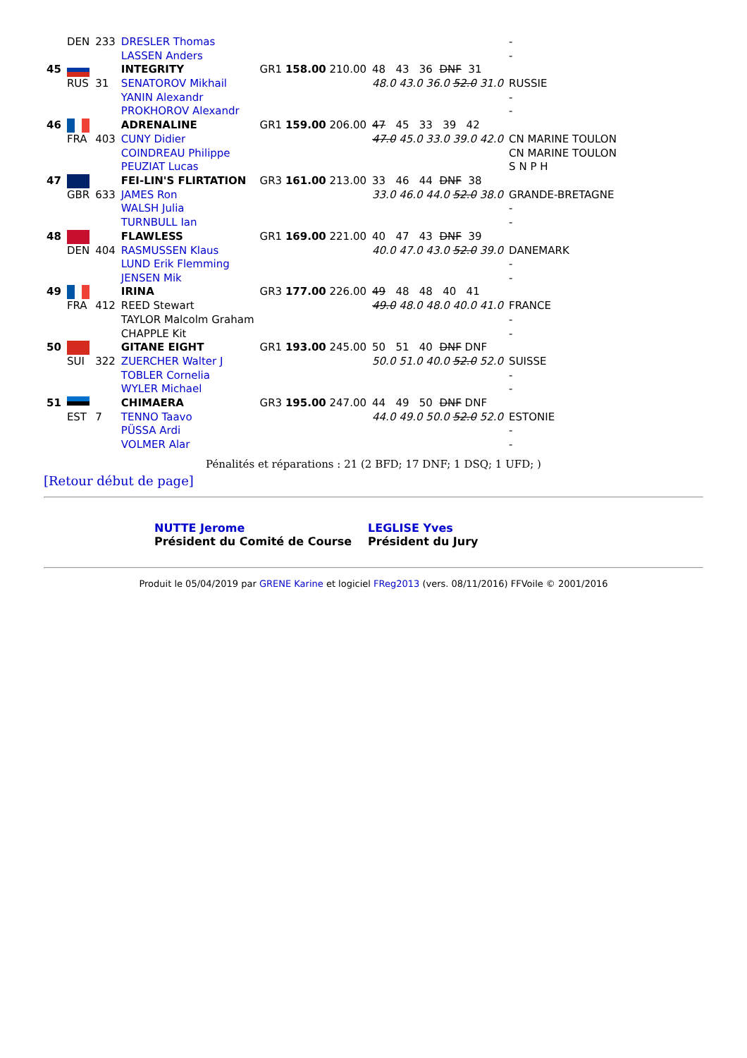| | DEN | 233 | DRESLER Thomas | | | - |
| | | | LASSEN Anders | | | - |
| 45 | | | INTEGRITY | GR1 158.00 210.00 | 48 43 36 DNF 31 | |
| | RUS | 31 | SENATOROV Mikhail | | 48.0 43.0 36.0 52.0 31.0 | RUSSIE |
| | | | YANIN Alexandr | | | - |
| | | | PROKHOROV Alexandr | | | - |
| 46 | | | ADRENALINE | GR1 159.00 206.00 | 47 45 33 39 42 | |
| | FRA | 403 | CUNY Didier | | 47.0 45.0 33.0 39.0 42.0 | CN MARINE TOULON |
| | | | COINDREAU Philippe | | | CN MARINE TOULON |
| | | | PEUZIAT Lucas | | | S N P H |
| 47 | | | FEI-LIN'S FLIRTATION | GR3 161.00 213.00 | 33 46 44 DNF 38 | |
| | GBR | 633 | JAMES Ron | | 33.0 46.0 44.0 52.0 38.0 | GRANDE-BRETAGNE |
| | | | WALSH Julia | | | - |
| | | | TURNBULL Ian | | | - |
| 48 | | | FLAWLESS | GR1 169.00 221.00 | 40 47 43 DNF 39 | |
| | DEN | 404 | RASMUSSEN Klaus | | 40.0 47.0 43.0 52.0 39.0 | DANEMARK |
| | | | LUND Erik Flemming | | | - |
| | | | JENSEN Mik | | | - |
| 49 | | | IRINA | GR3 177.00 226.00 | 49 48 48 40 41 | |
| | FRA | 412 | REED Stewart | | 49.0 48.0 48.0 40.0 41.0 | FRANCE |
| | | | TAYLOR Malcolm Graham | | | - |
| | | | CHAPPLE Kit | | | - |
| 50 | | | GITANE EIGHT | GR1 193.00 245.00 | 50 51 40 DNF DNF | |
| | SUI | 322 | ZUERCHER Walter J | | 50.0 51.0 40.0 52.0 52.0 | SUISSE |
| | | | TOBLER Cornelia | | | - |
| | | | WYLER Michael | | | - |
| 51 | | | CHIMAERA | GR3 195.00 247.00 | 44 49 50 DNF DNF | |
| | EST | 7 | TENNO Taavo | | 44.0 49.0 50.0 52.0 52.0 | ESTONIE |
| | | | PÜSSA Ardi | | | - |
| | | | VOLMER Alar | | | - |
Pénalités et réparations : 21 (2 BFD; 17 DNF; 1 DSQ; 1 UFD; )
[Retour début de page]
| NUTTE Jerome Président du Comité de Course | LEGLISE Yves Président du Jury |
Produit le 05/04/2019 par GRENE Karine et logiciel FReg2013 (vers. 08/11/2016) FFVoile © 2001/2016